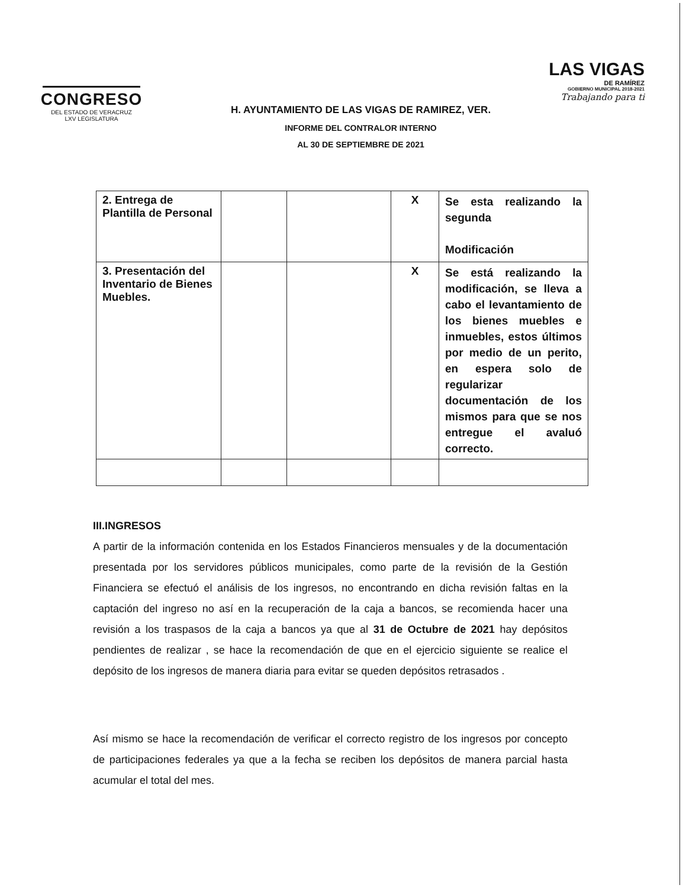CONGRESO
DEL ESTADO DE VERACRUZ
LXV LEGISLATURA
LAS VIGAS
DE RAMÍREZ
GOBIERNO MUNICIPAL 2018-2021
Trabajando para ti
H. AYUNTAMIENTO DE LAS VIGAS DE RAMIREZ, VER.
INFORME DEL CONTRALOR INTERNO
AL 30 DE SEPTIEMBRE DE 2021
| 2. Entrega de Plantilla de Personal | | | X | Se esta realizando la segunda Modificación |
| 3. Presentación del Inventario de Bienes Muebles. | | | X | Se está realizando la modificación, se lleva a cabo el levantamiento de los bienes muebles e inmuebles, estos últimos por medio de un perito, en espera solo de regularizar documentación de los mismos para que se nos entregue el avaluó correcto. |
III.INGRESOS
A partir de la información contenida en los Estados Financieros mensuales y de la documentación presentada por los servidores públicos municipales, como parte de la revisión de la Gestión Financiera se efectuó el análisis de los ingresos, no encontrando en dicha revisión faltas en la captación del ingreso no así en la recuperación de la caja a bancos, se recomienda hacer una revisión a los traspasos de la caja a bancos ya que al 31 de Octubre de 2021 hay depósitos pendientes de realizar , se hace la recomendación de que en el ejercicio siguiente se realice el depósito de los ingresos de manera diaria para evitar se queden depósitos retrasados .
Así mismo se hace la recomendación de verificar el correcto registro de los ingresos por concepto de participaciones federales ya que a la fecha se reciben los depósitos de manera parcial hasta acumular el total del mes.